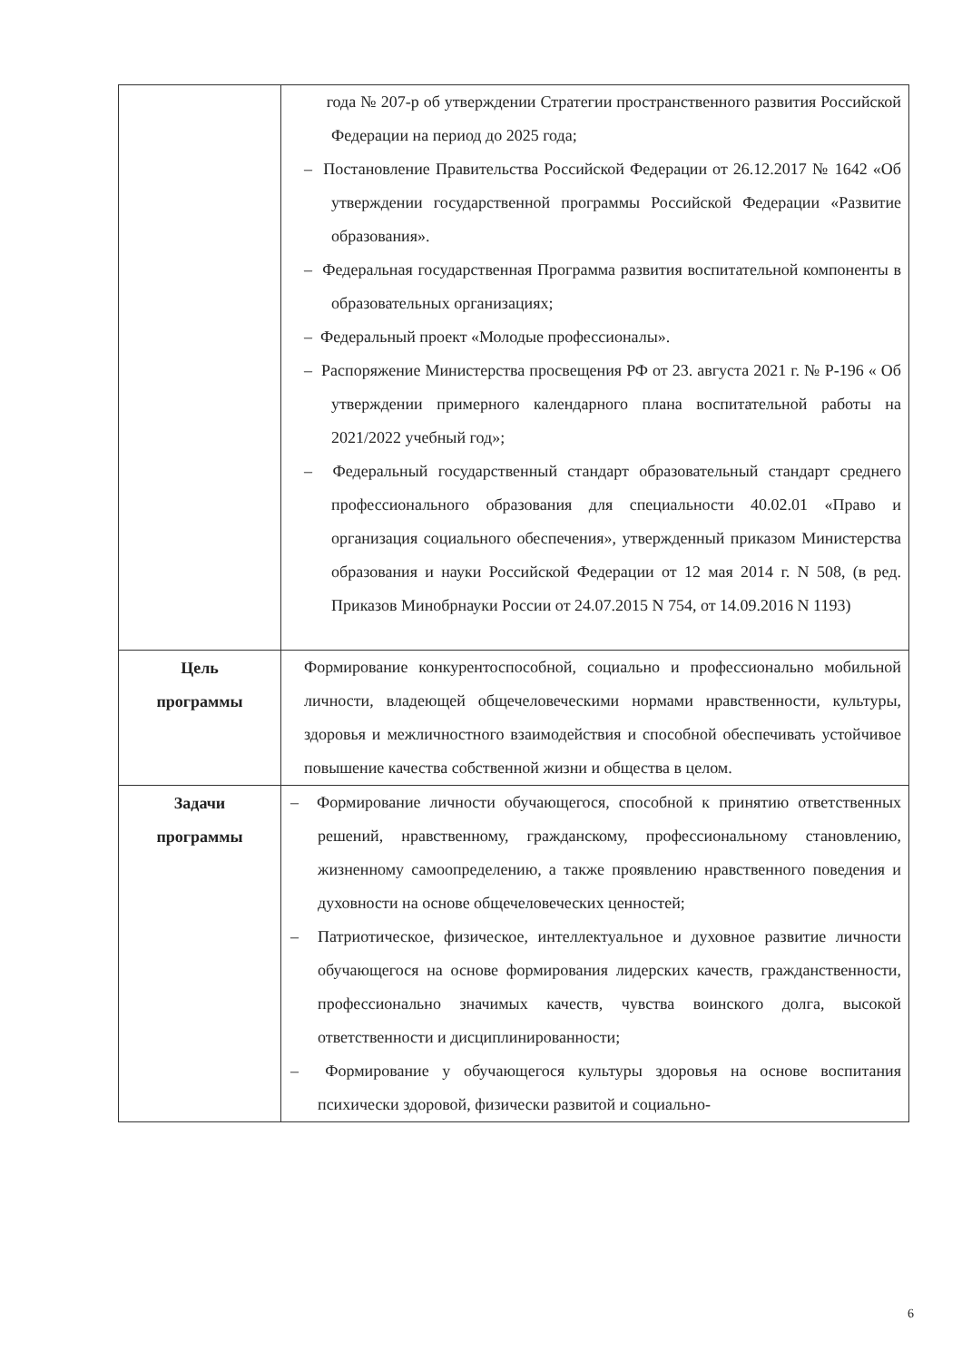| | года № 207-р об утверждении Стратегии пространственного развития Российской Федерации на период до 2025 года; – Постановление Правительства Российской Федерации от 26.12.2017 № 1642 «Об утверждении государственной программы Российской Федерации «Развитие образования». – Федеральная государственная Программа развития воспитательной компоненты в образовательных организациях; – Федеральный проект «Молодые профессионалы». – Распоряжение Министерства просвещения РФ от 23. августа 2021 г. № Р-196 « Об утверждении примерного календарного плана воспитательной работы на 2021/2022 учебный год»; – Федеральный государственный стандарт образовательный стандарт среднего профессионального образования для специальности 40.02.01 «Право и организация социального обеспечения», утвержденный приказом Министерства образования и науки Российской Федерации от 12 мая 2014 г. N 508, (в ред. Приказов Минобрнауки России от 24.07.2015 N 754, от 14.09.2016 N 1193) |
| Цель программы | Формирование конкурентоспособной, социально и профессионально мобильной личности, владеющей общечеловеческими нормами нравственности, культуры, здоровья и межличностного взаимодействия и способной обеспечивать устойчивое повышение качества собственной жизни и общества в целом. |
| Задачи программы | – Формирование личности обучающегося, способной к принятию ответственных решений, нравственному, гражданскому, профессиональному становлению, жизненному самоопределению, а также проявлению нравственного поведения и духовности на основе общечеловеческих ценностей; – Патриотическое, физическое, интеллектуальное и духовное развитие личности обучающегося на основе формирования лидерских качеств, гражданственности, профессионально значимых качеств, чувства воинского долга, высокой ответственности и дисциплинированности; – Формирование у обучающегося культуры здоровья на основе воспитания психически здоровой, физически развитой и социально- |
6